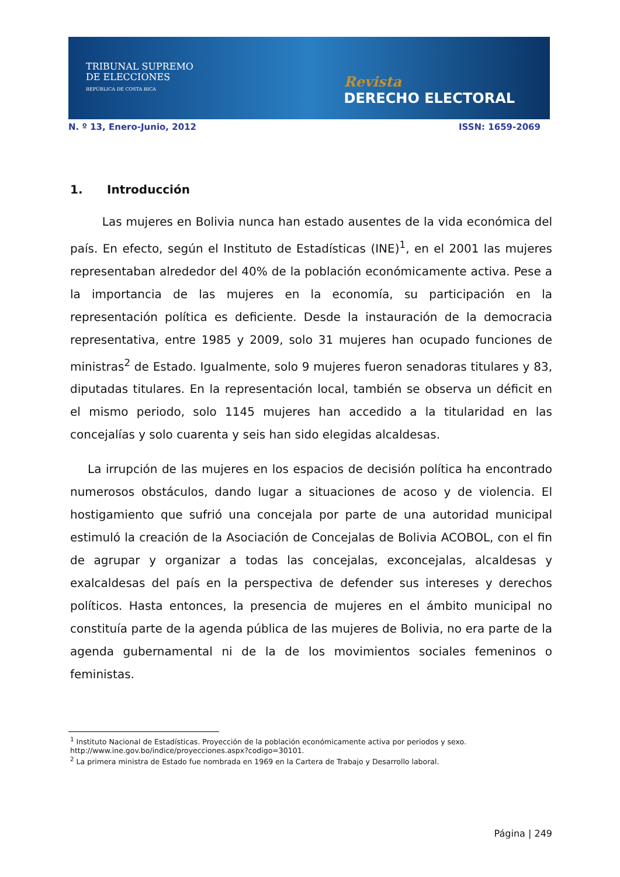TRIBUNAL SUPREMO
DE ELECCIONES
REPÚBLICA DE COSTA RICA
Revista
DERECHO ELECTORAL
N. º 13, Enero-Junio, 2012 ISSN: 1659-2069
1. Introducción
Las mujeres en Bolivia nunca han estado ausentes de la vida económica del país. En efecto, según el Instituto de Estadísticas (INE)<sup>1</sup>, en el 2001 las mujeres representaban alrededor del 40% de la población económicamente activa. Pese a la importancia de las mujeres en la economía, su participación en la representación política es deficiente. Desde la instauración de la democracia representativa, entre 1985 y 2009, solo 31 mujeres han ocupado funciones de ministras<sup>2</sup> de Estado. Igualmente, solo 9 mujeres fueron senadoras titulares y 83, diputadas titulares. En la representación local, también se observa un déficit en el mismo periodo, solo 1145 mujeres han accedido a la titularidad en las concejalías y solo cuarenta y seis han sido elegidas alcaldesas.
La irrupción de las mujeres en los espacios de decisión política ha encontrado numerosos obstáculos, dando lugar a situaciones de acoso y de violencia. El hostigamiento que sufrió una concejala por parte de una autoridad municipal estimuló la creación de la Asociación de Concejalas de Bolivia ACOBOL, con el fin de agrupar y organizar a todas las concejalas, exconcejalas, alcaldesas y exalcaldesas del país en la perspectiva de defender sus intereses y derechos políticos. Hasta entonces, la presencia de mujeres en el ámbito municipal no constituía parte de la agenda pública de las mujeres de Bolivia, no era parte de la agenda gubernamental ni de la de los movimientos sociales femeninos o feministas.
<sup>1</sup> Instituto Nacional de Estadísticas. Proyección de la población económicamente activa por periodos y sexo. http://www.ine.gov.bo/indice/proyecciones.aspx?codigo=30101.
<sup>2</sup> La primera ministra de Estado fue nombrada en 1969 en la Cartera de Trabajo y Desarrollo laboral.
Página | 249